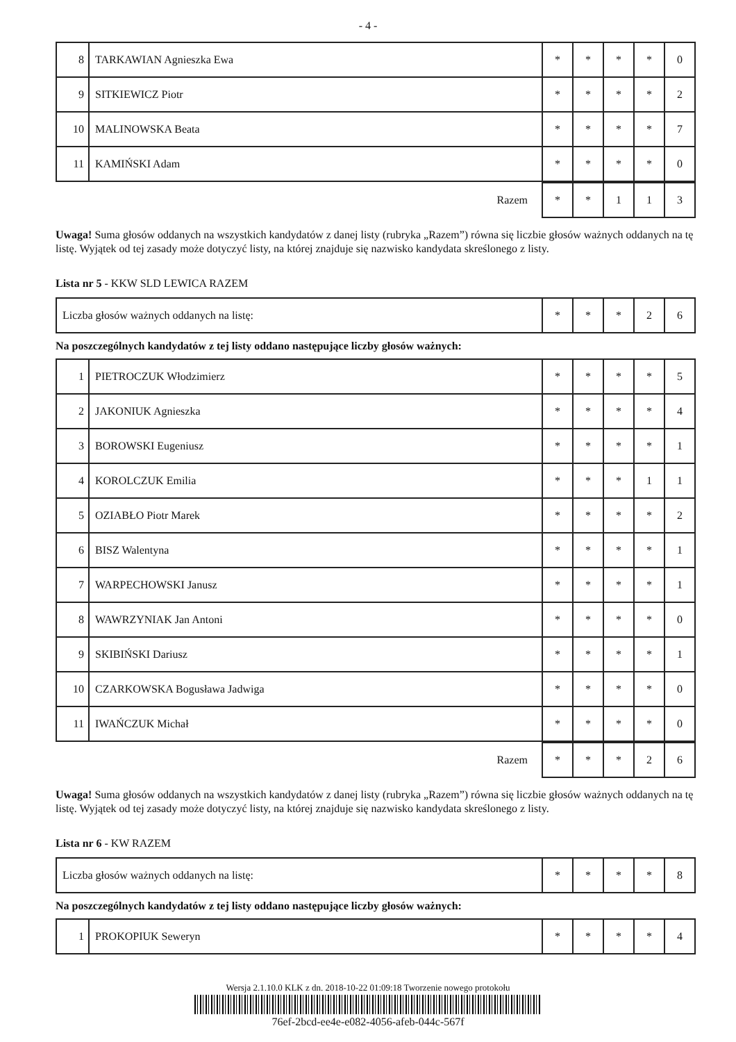- 4 -
| 8 | TARKAWIAN Agnieszka Ewa | * | * | * | * | 0 |
| 9 | SITKIEWICZ Piotr | * | * | * | * | 2 |
| 10 | MALINOWSKA Beata | * | * | * | * | 7 |
| 11 | KAMIŃSKI Adam | * | * | * | * | 0 |
| Razem | * | * | 1 | 1 | 3 |
Uwaga! Suma głosów oddanych na wszystkich kandydatów z danej listy (rubryka „Razem”) równa się liczbie głosów ważnych oddanych na tę listę. Wyjątek od tej zasady może dotyczyć listy, na której znajduje się nazwisko kandydata skreślonego z listy.
Lista nr 5 - KKW SLD LEWICA RAZEM
| Liczba głosów ważnych oddanych na listę: | * | * | * | 2 | 6 |
Na poszczególnych kandydatów z tej listy oddano następujące liczby głosów ważnych:
| 1 | PIETROCZUK Włodzimierz | * | * | * | * | 5 |
| 2 | JAKONIUK Agnieszka | * | * | * | * | 4 |
| 3 | BOROWSKI Eugeniusz | * | * | * | * | 1 |
| 4 | KOROLCZUK Emilia | * | * | * | 1 | 1 |
| 5 | OZIABŁO Piotr Marek | * | * | * | * | 2 |
| 6 | BISZ Walentyna | * | * | * | * | 1 |
| 7 | WARPECHOWSKI Janusz | * | * | * | * | 1 |
| 8 | WAWRZYNIAK Jan Antoni | * | * | * | * | 0 |
| 9 | SKIBIŃSKI Dariusz | * | * | * | * | 1 |
| 10 | CZARKOWSKA Bogusława Jadwiga | * | * | * | * | 0 |
| 11 | IWAŃCZUK Michał | * | * | * | * | 0 |
| Razem | * | * | * | 2 | 6 |
Uwaga! Suma głosów oddanych na wszystkich kandydatów z danej listy (rubryka „Razem”) równa się liczbie głosów ważnych oddanych na tę listę. Wyjątek od tej zasady może dotyczyć listy, na której znajduje się nazwisko kandydata skreślonego z listy.
Lista nr 6 - KW RAZEM
| Liczba głosów ważnych oddanych na listę: | * | * | * | * | 8 |
Na poszczególnych kandydatów z tej listy oddano następujące liczby głosów ważnych:
| 1 | PROKOPIUK Seweryn | * | * | * | * | 4 |
Wersja 2.1.10.0 KLK z dn. 2018-10-22 01:09:18 Tworzenie nowego protokołu
76ef-2bcd-ee4e-e082-4056-afeb-044c-567f